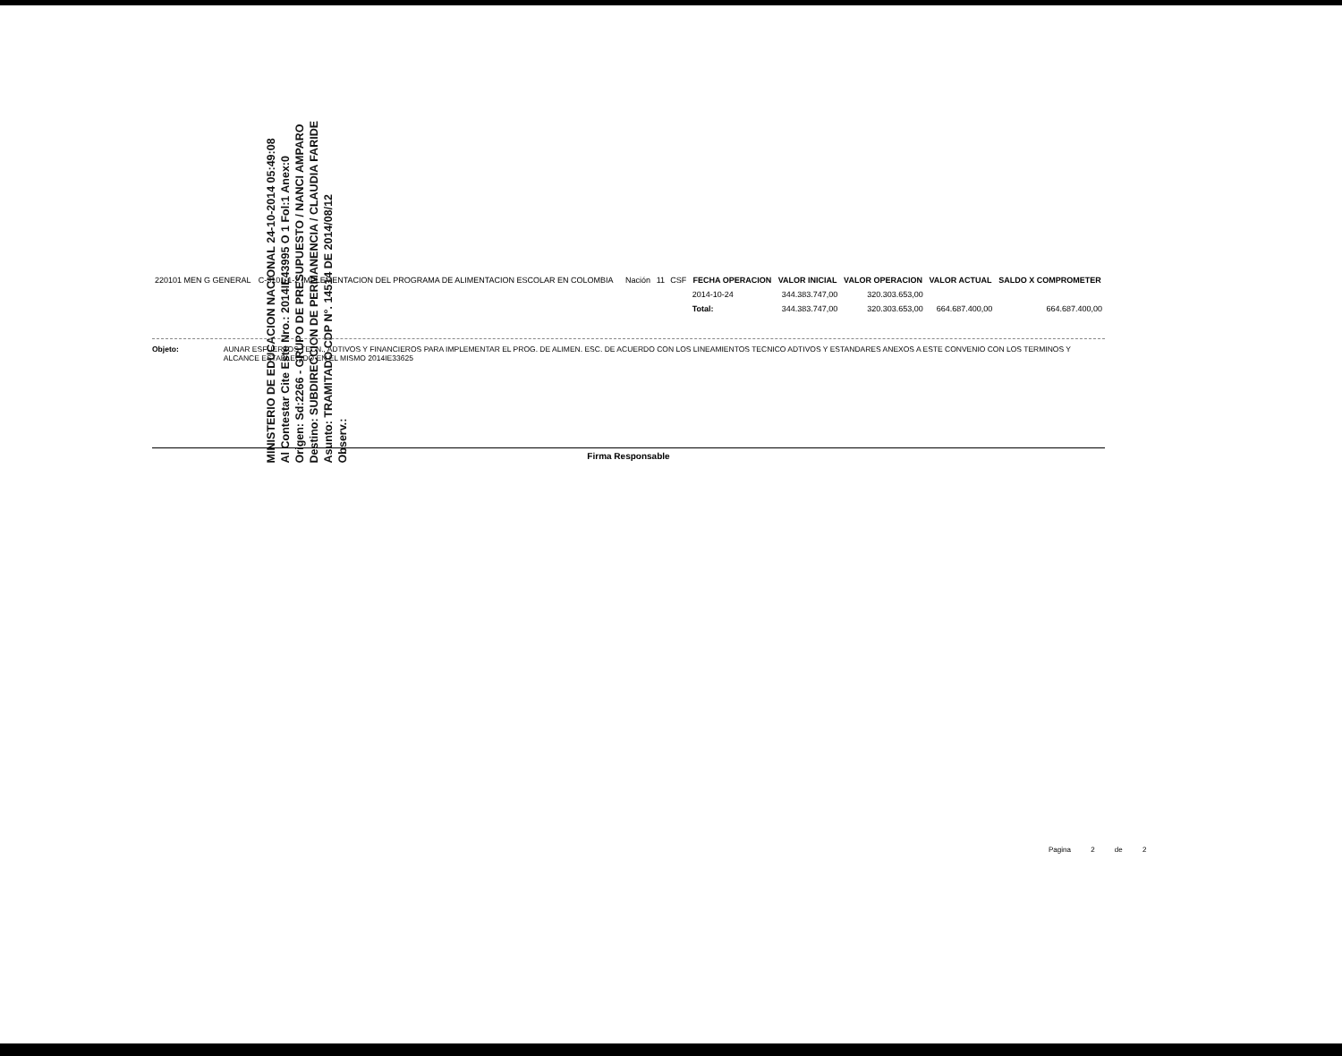MINISTERIO DE EDUCACION NACIONAL 24-10-2014 05:49:08
Al Contestar Cite Este Nro.: 2014IE43995 O 1 Fol:1 Anex:0
Origen: Sd:2266 - GRUPO DE PRESUPUESTO / NANCI AMPARO
Destino: SUBDIRECCION DE PERMANENCIA / CLAUDIA FARIDE
Asunto: TRAMITADO CDP N°. 14514 DE 2014/08/12
Observ.:
| 220101 MEN G GENERAL | C-3101-1-2 IMPLEMENTACION DEL PROGRAMA DE ALIMENTACION ESCOLAR EN COLOMBIA | Nación | 11 | CSF | FECHA OPERACION | VALOR INICIAL | VALOR OPERACION | VALOR ACTUAL | SALDO X COMPROMETER |
| | | | | | 2014-10-24 | 344.383.747,00 | 320.303.653,00 | | |
| | | | | | Total: | 344.383.747,00 | 320.303.653,00 | 664.687.400,00 | 664.687.400,00 |
Objeto: AUNAR ESFUERZOS TECN., ADTIVOS Y FINANCIEROS PARA IMPLEMENTAR EL PROG. DE ALIMEN. ESC. DE ACUERDO CON LOS LINEAMIENTOS TECNICO ADTIVOS Y ESTANDARES ANEXOS A ESTE CONVENIO CON LOS TERMINOS Y ALCANCE ESTABLECIDO EN EL MISMO 2014IE33625
Firma Responsable
Pagina 2 de 2